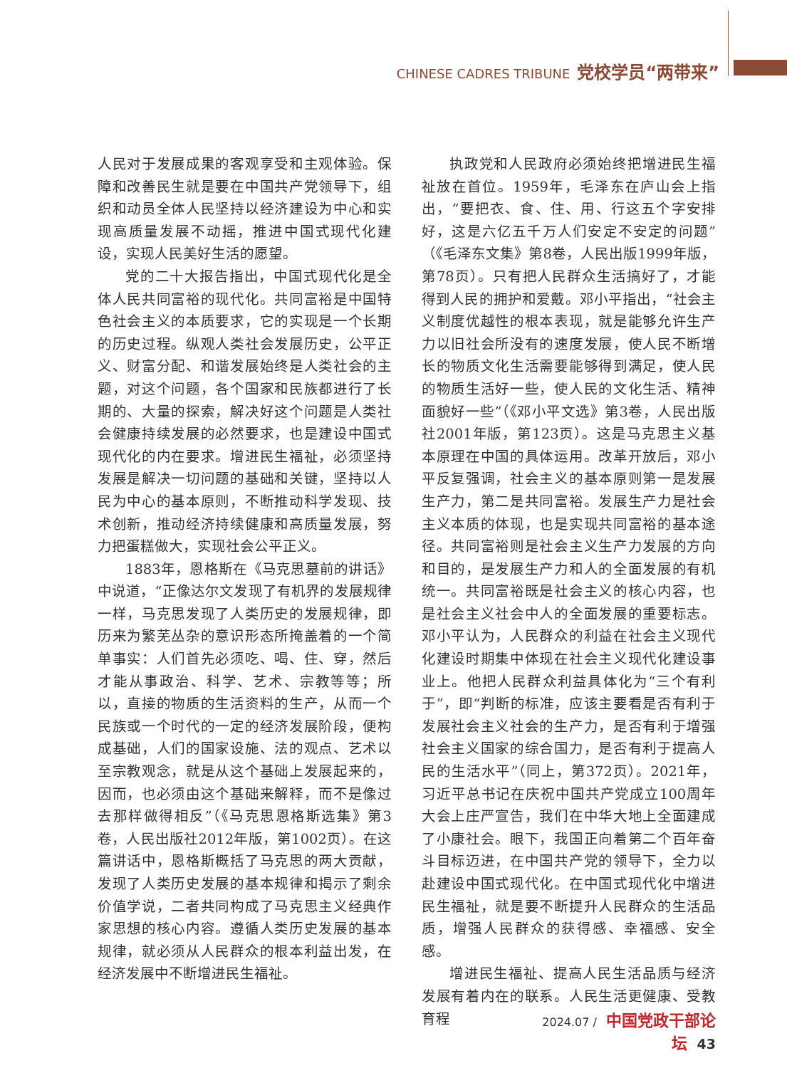CHINESE CADRES TRIBUNE 党校学员“两带来”
人民对于发展成果的客观享受和主观体验。保障和改善民生就是要在中国共产党领导下，组织和动员全体人民坚持以经济建设为中心和实现高质量发展不动摇，推进中国式现代化建设，实现人民美好生活的愿望。
党的二十大报告指出，中国式现代化是全体人民共同富裕的现代化。共同富裕是中国特色社会主义的本质要求，它的实现是一个长期的历史过程。纵观人类社会发展历史，公平正义、财富分配、和谐发展始终是人类社会的主题，对这个问题，各个国家和民族都进行了长期的、大量的探索，解决好这个问题是人类社会健康持续发展的必然要求，也是建设中国式现代化的内在要求。增进民生福祉，必须坚持发展是解决一切问题的基础和关键，坚持以人民为中心的基本原则，不断推动科学发现、技术创新，推动经济持续健康和高质量发展，努力把蛋糕做大，实现社会公平正义。
1883年，恩格斯在《马克思墓前的讲话》中说道，“正像达尔文发现了有机界的发展规律一样，马克思发现了人类历史的发展规律，即历来为繁芜丛杂的意识形态所掩盖着的一个简单事实：人们首先必须吃、喝、住、穿，然后才能从事政治、科学、艺术、宗教等等；所以，直接的物质的生活资料的生产，从而一个民族或一个时代的一定的经济发展阶段，便构成基础，人们的国家设施、法的观点、艺术以至宗教观念，就是从这个基础上发展起来的，因而，也必须由这个基础来解释，而不是像过去那样做得相反”（《马克思恩格斯选集》第3卷，人民出版社2012年版，第1002页）。在这篇讲话中，恩格斯概括了马克思的两大贡献，发现了人类历史发展的基本规律和揭示了剩余价值学说，二者共同构成了马克思主义经典作家思想的核心内容。遵循人类历史发展的基本规律，就必须从人民群众的根本利益出发，在经济发展中不断增进民生福祉。
执政党和人民政府必须始终把增进民生福祉放在首位。1959年，毛泽东在庐山会上指出，“要把衣、食、住、用、行这五个字安排好，这是六亿五千万人们安定不安定的问题”（《毛泽东文集》第8卷，人民出版1999年版，第78页）。只有把人民群众生活搞好了，才能得到人民的拥护和爱戴。邓小平指出，“社会主义制度优越性的根本表现，就是能够允许生产力以旧社会所没有的速度发展，使人民不断增长的物质文化生活需要能够得到满足，使人民的物质生活好一些，使人民的文化生活、精神面貌好一些”（《邓小平文选》第3卷，人民出版社2001年版，第123页）。这是马克思主义基本原理在中国的具体运用。改革开放后，邓小平反复强调，社会主义的基本原则第一是发展生产力，第二是共同富裕。发展生产力是社会主义本质的体现，也是实现共同富裕的基本途径。共同富裕则是社会主义生产力发展的方向和目的，是发展生产力和人的全面发展的有机统一。共同富裕既是社会主义的核心内容，也是社会主义社会中人的全面发展的重要标志。邓小平认为，人民群众的利益在社会主义现代化建设时期集中体现在社会主义现代化建设事业上。他把人民群众利益具体化为“三个有利于”，即“判断的标准，应该主要看是否有利于发展社会主义社会的生产力，是否有利于增强社会主义国家的综合国力，是否有利于提高人民的生活水平”（同上，第372页）。2021年，习近平总书记在庆祝中国共产党成立100周年大会上庄严宣告，我们在中华大地上全面建成了小康社会。眼下，我国正向着第二个百年奋斗目标迈进，在中国共产党的领导下，全力以赴建设中国式现代化。在中国式现代化中增进民生福祉，就是要不断提升人民群众的生活品质，增强人民群众的获得感、幸福感、安全感。
增进民生福祉、提高人民生活品质与经济发展有着内在的联系。人民生活更健康、受教育程
2024.07 / 中国党政干部论坛 43